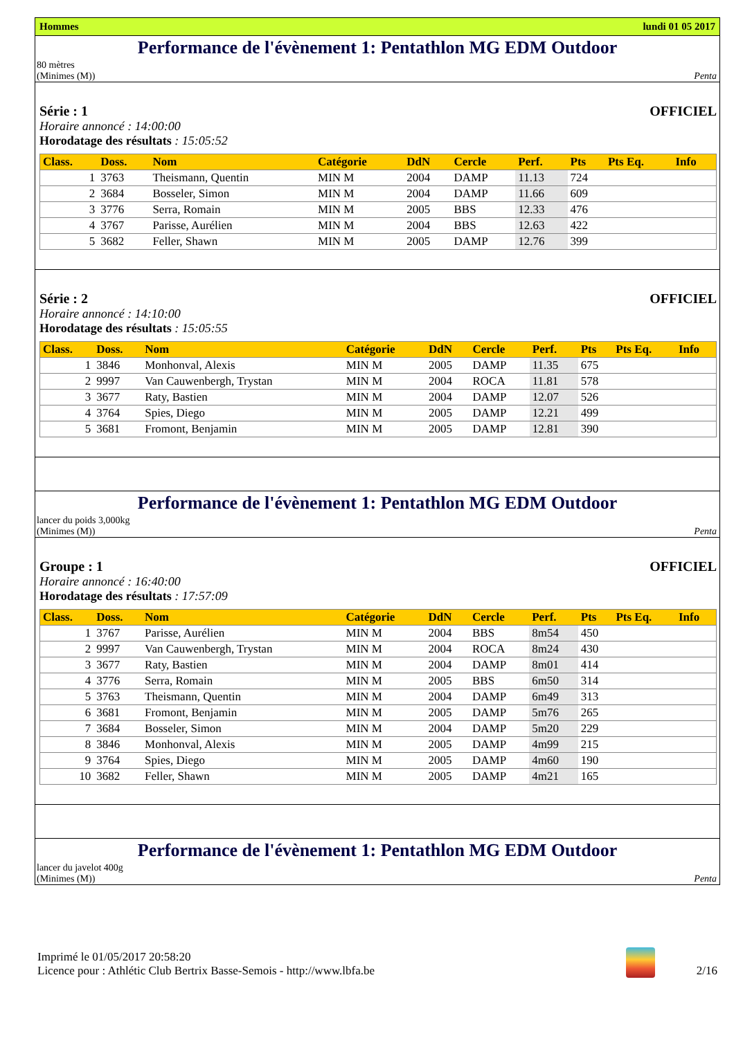Hommes lundi 01 05 2017
Performance de l'évènement 1: Pentathlon MG EDM Outdoor
80 mètres
(Minimes (M)) Penta
Série : 1 OFFICIEL
Horaire annoncé : 14:00:00
Horodatage des résultats : 15:05:52
| Class. | Doss. | Nom | Catégorie | DdN | Cercle | Perf. | Pts | Pts Eq. | Info |
| --- | --- | --- | --- | --- | --- | --- | --- | --- | --- |
| 1 | 3763 | Theismann, Quentin | MIN M | 2004 | DAMP | 11.13 | 724 | | |
| 2 | 3684 | Bosseler, Simon | MIN M | 2004 | DAMP | 11.66 | 609 | | |
| 3 | 3776 | Serra, Romain | MIN M | 2005 | BBS | 12.33 | 476 | | |
| 4 | 3767 | Parisse, Aurélien | MIN M | 2004 | BBS | 12.63 | 422 | | |
| 5 | 3682 | Feller, Shawn | MIN M | 2005 | DAMP | 12.76 | 399 | | |
Série : 2 OFFICIEL
Horaire annoncé : 14:10:00
Horodatage des résultats : 15:05:55
| Class. | Doss. | Nom | Catégorie | DdN | Cercle | Perf. | Pts | Pts Eq. | Info |
| --- | --- | --- | --- | --- | --- | --- | --- | --- | --- |
| 1 | 3846 | Monhonval, Alexis | MIN M | 2005 | DAMP | 11.35 | 675 | | |
| 2 | 9997 | Van Cauwenbergh, Trystan | MIN M | 2004 | ROCA | 11.81 | 578 | | |
| 3 | 3677 | Raty, Bastien | MIN M | 2004 | DAMP | 12.07 | 526 | | |
| 4 | 3764 | Spies, Diego | MIN M | 2005 | DAMP | 12.21 | 499 | | |
| 5 | 3681 | Fromont, Benjamin | MIN M | 2005 | DAMP | 12.81 | 390 | | |
Performance de l'évènement 1: Pentathlon MG EDM Outdoor
lancer du poids 3,000kg
(Minimes (M)) Penta
Groupe : 1 OFFICIEL
Horaire annoncé : 16:40:00
Horodatage des résultats : 17:57:09
| Class. | Doss. | Nom | Catégorie | DdN | Cercle | Perf. | Pts | Pts Eq. | Info |
| --- | --- | --- | --- | --- | --- | --- | --- | --- | --- |
| 1 | 3767 | Parisse, Aurélien | MIN M | 2004 | BBS | 8m54 | 450 | | |
| 2 | 9997 | Van Cauwenbergh, Trystan | MIN M | 2004 | ROCA | 8m24 | 430 | | |
| 3 | 3677 | Raty, Bastien | MIN M | 2004 | DAMP | 8m01 | 414 | | |
| 4 | 3776 | Serra, Romain | MIN M | 2005 | BBS | 6m50 | 314 | | |
| 5 | 3763 | Theismann, Quentin | MIN M | 2004 | DAMP | 6m49 | 313 | | |
| 6 | 3681 | Fromont, Benjamin | MIN M | 2005 | DAMP | 5m76 | 265 | | |
| 7 | 3684 | Bosseler, Simon | MIN M | 2004 | DAMP | 5m20 | 229 | | |
| 8 | 3846 | Monhonval, Alexis | MIN M | 2005 | DAMP | 4m99 | 215 | | |
| 9 | 3764 | Spies, Diego | MIN M | 2005 | DAMP | 4m60 | 190 | | |
| 10 | 3682 | Feller, Shawn | MIN M | 2005 | DAMP | 4m21 | 165 | | |
Performance de l'évènement 1: Pentathlon MG EDM Outdoor
lancer du javelot 400g
(Minimes (M)) Penta
Imprimé le 01/05/2017 20:58:20
Licence pour : Athlétic Club Bertrix Basse-Semois - http://www.lbfa.be
2/16